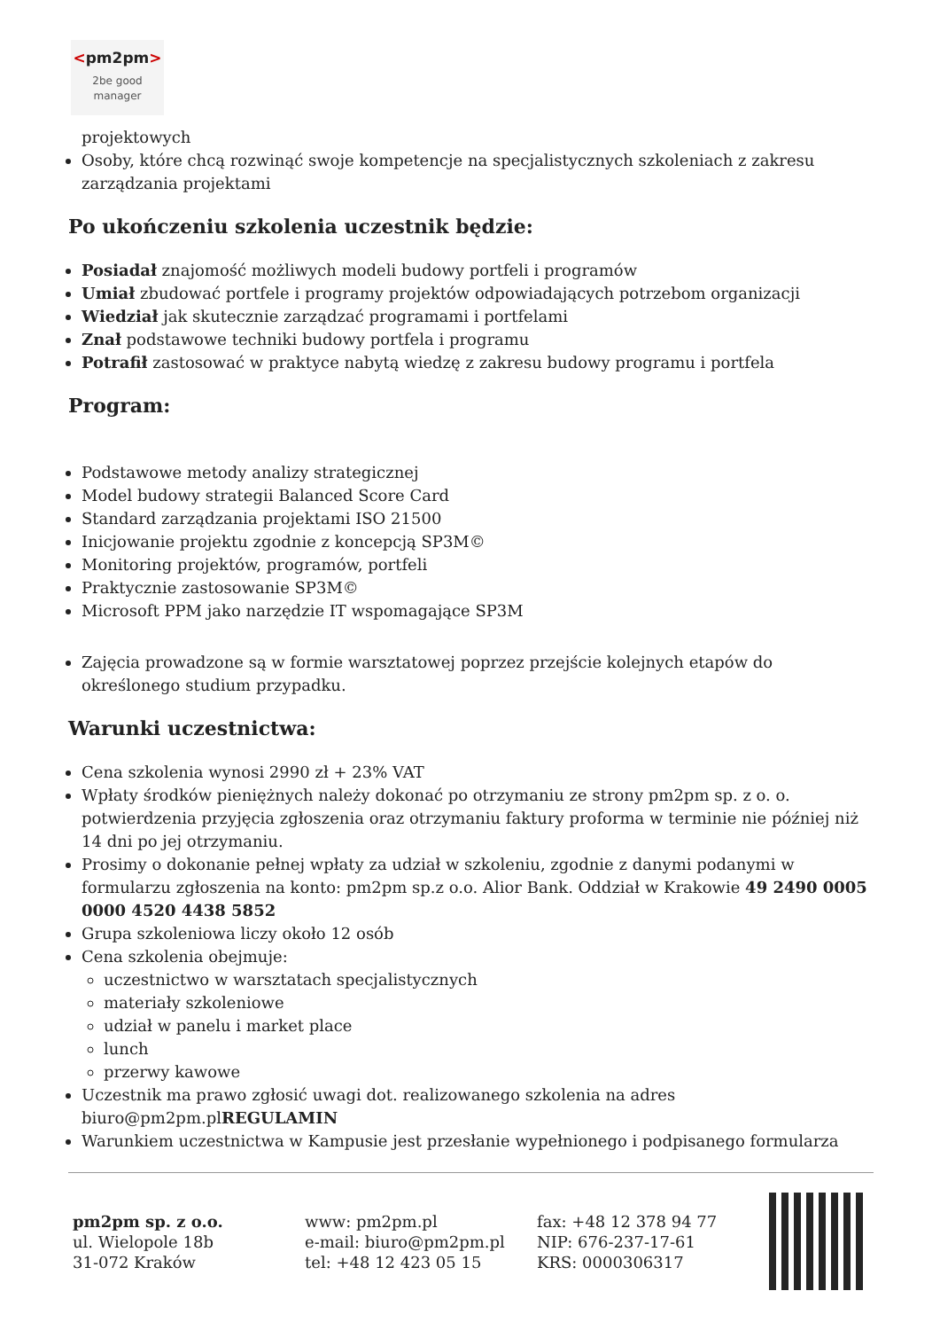<pm2pm>
2be good
manager
projektowych
Osoby, które chcą rozwinąć swoje kompetencje na specjalistycznych szkoleniach z zakresu zarządzania projektami
Po ukończeniu szkolenia uczestnik będzie:
Posiadał znajomość możliwych modeli budowy portfeli i programów
Umiał zbudować portfele i programy projektów odpowiadających potrzebom organizacji
Wiedział jak skutecznie zarządzać programami i portfelami
Znał podstawowe techniki budowy portfela i programu
Potrafił zastosować w praktyce nabytą wiedzę z zakresu budowy programu i portfela
Program:
Podstawowe metody analizy strategicznej
Model budowy strategii Balanced Score Card
Standard zarządzania projektami ISO 21500
Inicjowanie projektu zgodnie z koncepcją SP3M©
Monitoring projektów, programów, portfeli
Praktycznie zastosowanie SP3M©
Microsoft PPM jako narzędzie IT wspomagające SP3M
Zajęcia prowadzone są w formie warsztatowej poprzez przejście kolejnych etapów do określonego studium przypadku.
Warunki uczestnictwa:
Cena szkolenia wynosi 2990 zł + 23% VAT
Wpłaty środków pieniężnych należy dokonać po otrzymaniu ze strony pm2pm sp. z o. o. potwierdzenia przyjęcia zgłoszenia oraz otrzymaniu faktury proforma w terminie nie później niż 14 dni po jej otrzymaniu.
Prosimy o dokonanie pełnej wpłaty za udział w szkoleniu, zgodnie z danymi podanymi w formularzu zgłoszenia na konto: pm2pm sp.z o.o. Alior Bank. Oddział w Krakowie 49 2490 0005 0000 4520 4438 5852
Grupa szkoleniowa liczy około 12 osób
Cena szkolenia obejmuje:
uczestnictwo w warsztatach specjalistycznych
materiały szkoleniowe
udział w panelu i market place
lunch
przerwy kawowe
Uczestnik ma prawo zgłosić uwagi dot. realizowanego szkolenia na adres biuro@pm2pm.plREGULAMIN
Warunkiem uczestnictwa w Kampusie jest przesłanie wypełnionego i podpisanego formularza
pm2pm sp. z o.o.
ul. Wielopole 18b
31-072 Kraków
www: pm2pm.pl
e-mail: biuro@pm2pm.pl
tel: +48 12 423 05 15
fax: +48 12 378 94 77
NIP: 676-237-17-61
KRS: 0000306317